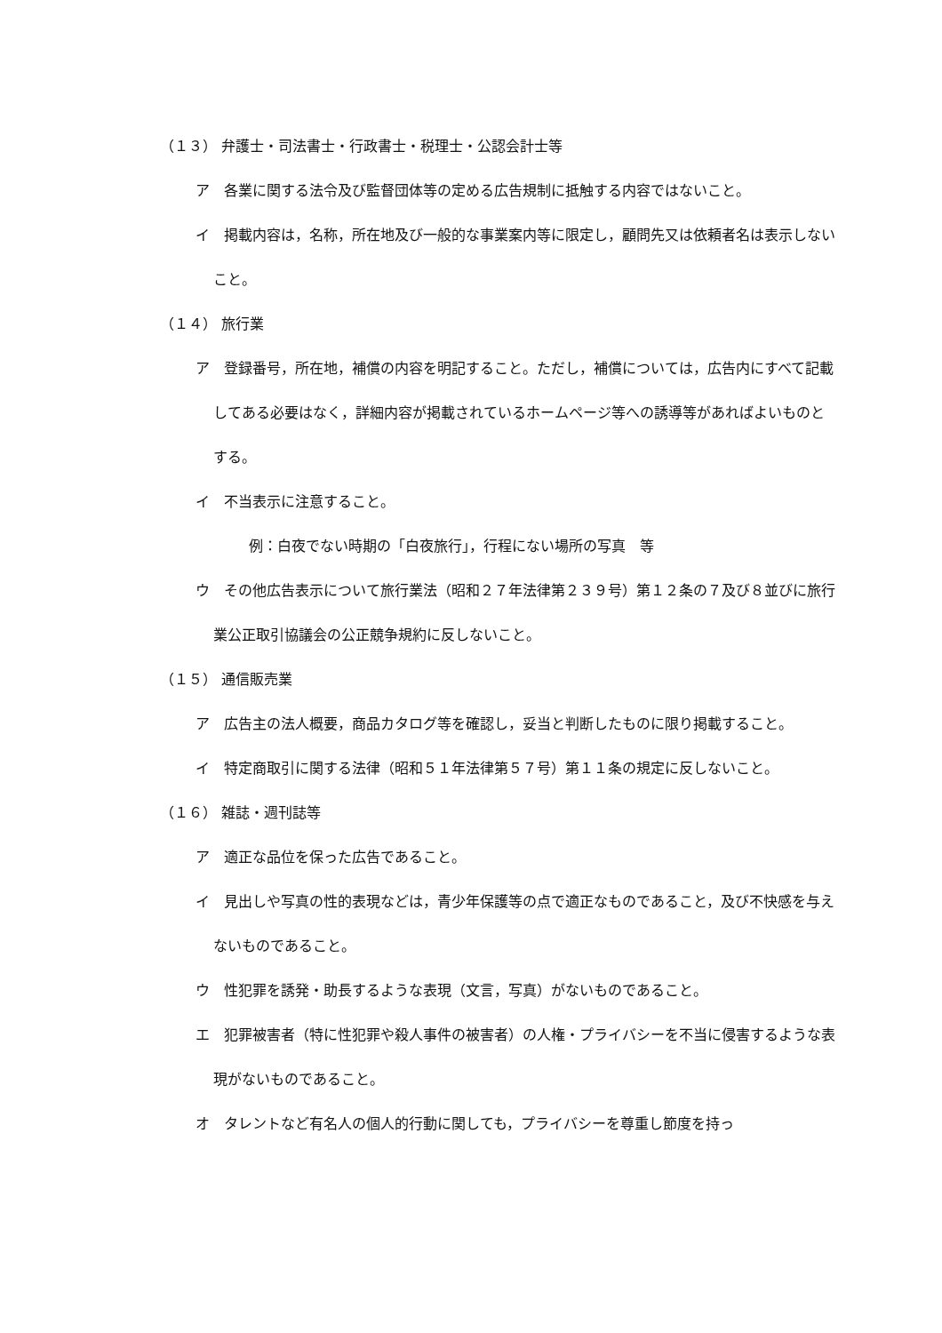（１３） 弁護士・司法書士・行政書士・税理士・公認会計士等
ア　各業に関する法令及び監督団体等の定める広告規制に抵触する内容ではないこと。
イ　掲載内容は，名称，所在地及び一般的な事業案内等に限定し，顧問先又は依頼者名は表示しないこと。
（１４） 旅行業
ア　登録番号，所在地，補償の内容を明記すること。ただし，補償については，広告内にすべて記載してある必要はなく，詳細内容が掲載されているホームページ等への誘導等があればよいものとする。
イ　不当表示に注意すること。
例：白夜でない時期の「白夜旅行」，行程にない場所の写真　等
ウ　その他広告表示について旅行業法（昭和２７年法律第２３９号）第１２条の７及び８並びに旅行業公正取引協議会の公正競争規約に反しないこと。
（１５） 通信販売業
ア　広告主の法人概要，商品カタログ等を確認し，妥当と判断したものに限り掲載すること。
イ　特定商取引に関する法律（昭和５１年法律第５７号）第１１条の規定に反しないこと。
（１６） 雑誌・週刊誌等
ア　適正な品位を保った広告であること。
イ　見出しや写真の性的表現などは，青少年保護等の点で適正なものであること，及び不快感を与えないものであること。
ウ　性犯罪を誘発・助長するような表現（文言，写真）がないものであること。
エ　犯罪被害者（特に性犯罪や殺人事件の被害者）の人権・プライバシーを不当に侵害するような表現がないものであること。
オ　タレントなど有名人の個人的行動に関しても，プライバシーを尊重し節度を持っ